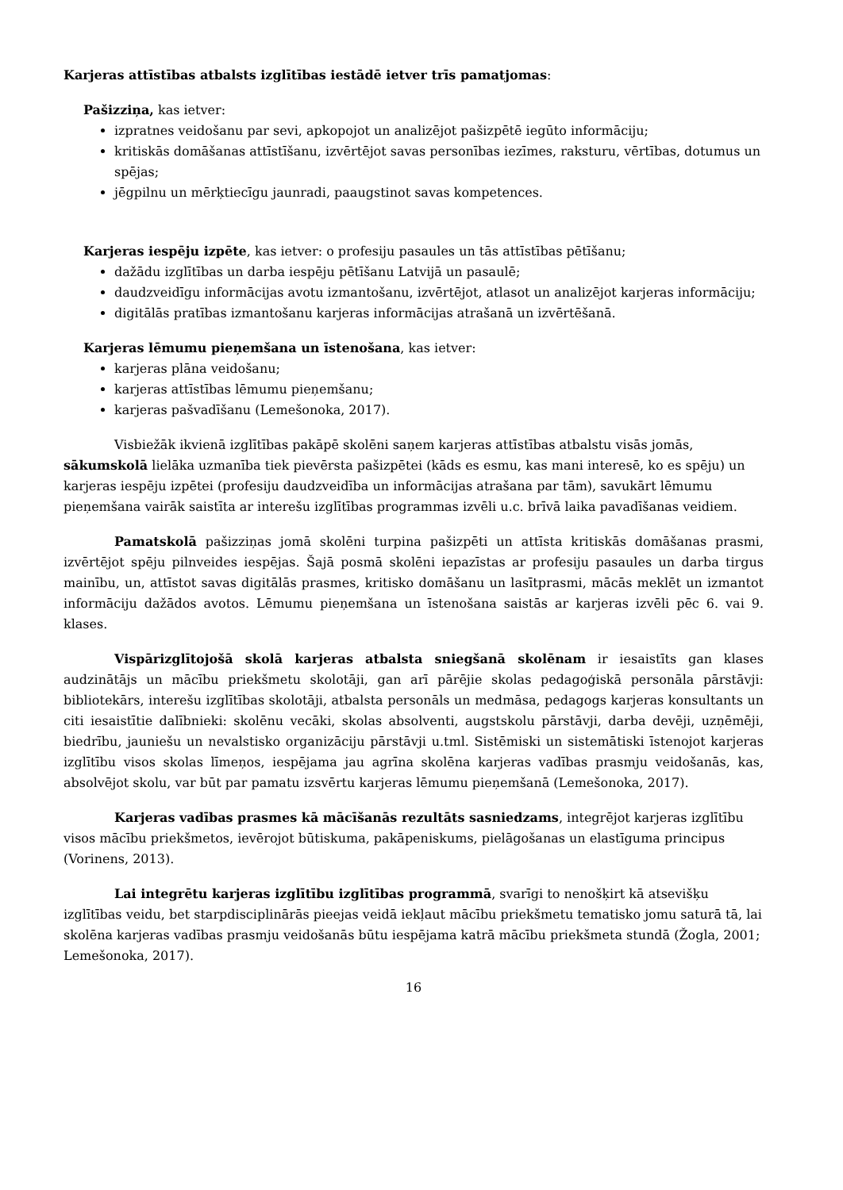Karjeras attīstības atbalsts izglītības iestādē ietver trīs pamatjomas:
Pašizziņa, kas ietver:
izpratnes veidošanu par sevi, apkopojot un analizējot pašizpētē iegūto informāciju;
kritiskās domāšanas attīstīšanu, izvērtējot savas personības iezīmes, raksturu, vērtības, dotumus un spējas;
jēgpilnu un mērķtiecīgu jaunradi, paaugstinot savas kompetences.
Karjeras iespēju izpēte, kas ietver: o profesiju pasaules un tās attīstības pētīšanu;
dažādu izglītības un darba iespēju pētīšanu Latvijā un pasaulē;
daudzveidīgu informācijas avotu izmantošanu, izvērtējot, atlasot un analizējot karjeras informāciju;
digitālās pratības izmantošanu karjeras informācijas atrašanā un izvērtēšanā.
Karjeras lēmumu pieņemšana un īstenošana, kas ietver:
karjeras plāna veidošanu;
karjeras attīstības lēmumu pieņemšanu;
karjeras pašvadīšanu (Lemešonoka, 2017).
Visbiežāk ikvienā izglītības pakāpē skolēni saņem karjeras attīstības atbalstu visās jomās, sākumskolā lielāka uzmanība tiek pievērsta pašizpētei (kāds es esmu, kas mani interesē, ko es spēju) un karjeras iespēju izpētei (profesiju daudzveidība un informācijas atrašana par tām), savukārt lēmumu pieņemšana vairāk saistīta ar interešu izglītības programmas izvēli u.c. brīvā laika pavadīšanas veidiem.
Pamatskolā pašizziņas jomā skolēni turpina pašizpēti un attīsta kritiskās domāšanas prasmi, izvērtējot spēju pilnveides iespējas. Šajā posmā skolēni iepazīstas ar profesiju pasaules un darba tirgus mainību, un, attīstot savas digitālās prasmes, kritisko domāšanu un lasītprasmi, mācās meklēt un izmantot informāciju dažādos avotos. Lēmumu pieņemšana un īstenošana saistās ar karjeras izvēli pēc 6. vai 9. klases.
Vispārizglītojošā skolā karjeras atbalsta sniegšanā skolēnam ir iesaistīts gan klases audzinātājs un mācību priekšmetu skolotāji, gan arī pārējie skolas pedagoģiskā personāla pārstāvji: bibliotekārs, interešu izglītības skolotāji, atbalsta personāls un medmāsa, pedagogs karjeras konsultants un citi iesaistītie dalībnieki: skolēnu vecāki, skolas absolventi, augstskolu pārstāvji, darba devēji, uzņēmēji, biedrību, jauniešu un nevalstisko organizāciju pārstāvji u.tml. Sistēmiski un sistemātiski īstenojot karjeras izglītību visos skolas līmeņos, iespējama jau agrīna skolēna karjeras vadības prasmju veidošanās, kas, absolvējot skolu, var būt par pamatu izsvērtu karjeras lēmumu pieņemšanā (Lemešonoka, 2017).
Karjeras vadības prasmes kā mācīšanās rezultāts sasniedzams, integrējot karjeras izglītību visos mācību priekšmetos, ievērojot būtiskuma, pakāpeniskums, pielāgošanas un elastīguma principus (Vorinens, 2013).
Lai integrētu karjeras izglītību izglītības programmā, svarīgi to nenošķirt kā atsevišķu izglītības veidu, bet starpdisciplinārās pieejas veidā iekļaut mācību priekšmetu tematisko jomu saturā tā, lai skolēna karjeras vadības prasmju veidošanās būtu iespējama katrā mācību priekšmeta stundā (Žogla, 2001; Lemešonoka, 2017).
16